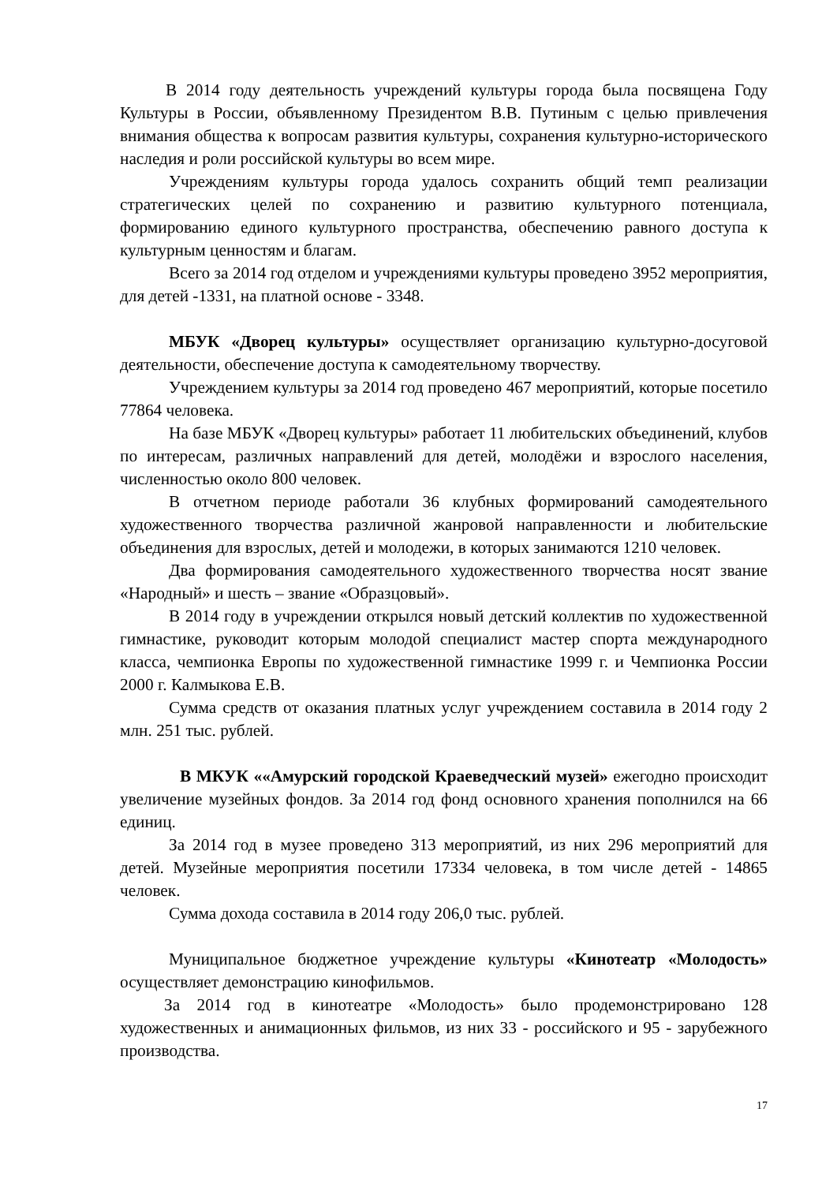В 2014 году деятельность учреждений культуры города была посвящена Году Культуры в России, объявленному Президентом В.В. Путиным с целью привлечения внимания общества к вопросам развития культуры, сохранения культурно-исторического наследия и роли российской культуры во всем мире.
Учреждениям культуры города удалось сохранить общий темп реализации стратегических целей по сохранению и развитию культурного потенциала, формированию единого культурного пространства, обеспечению равного доступа к культурным ценностям и благам.
Всего за 2014 год отделом и учреждениями культуры проведено 3952 мероприятия, для детей -1331, на платной основе - 3348.
МБУК «Дворец культуры» осуществляет организацию культурно-досуговой деятельности, обеспечение доступа к самодеятельному творчеству.
Учреждением культуры за 2014 год проведено 467 мероприятий, которые посетило 77864 человека.
На базе МБУК «Дворец культуры» работает 11 любительских объединений, клубов по интересам, различных направлений для детей, молодёжи и взрослого населения, численностью около 800 человек.
В отчетном периоде работали 36 клубных формирований самодеятельного художественного творчества различной жанровой направленности и любительские объединения для взрослых, детей и молодежи, в которых занимаются 1210 человек.
Два формирования самодеятельного художественного творчества носят звание «Народный» и шесть – звание «Образцовый».
В 2014 году в учреждении открылся новый детский коллектив по художественной гимнастике, руководит которым молодой специалист мастер спорта международного класса, чемпионка Европы по художественной гимнастике 1999 г. и Чемпионка России 2000 г. Калмыкова Е.В.
Сумма средств от оказания платных услуг учреждением составила в 2014 году 2 млн. 251 тыс. рублей.
В МКУК ««Амурский городской Краеведческий музей» ежегодно происходит увеличение музейных фондов. За 2014 год фонд основного хранения пополнился на 66 единиц.
За 2014 год в музее проведено 313 мероприятий, из них 296 мероприятий для детей. Музейные мероприятия посетили 17334 человека, в том числе детей - 14865 человек.
Сумма дохода составила в 2014 году 206,0 тыс. рублей.
Муниципальное бюджетное учреждение культуры «Кинотеатр «Молодость» осуществляет демонстрацию кинофильмов.
За 2014 год в кинотеатре «Молодость» было продемонстрировано 128 художественных и анимационных фильмов, из них 33 - российского и 95 - зарубежного производства.
17